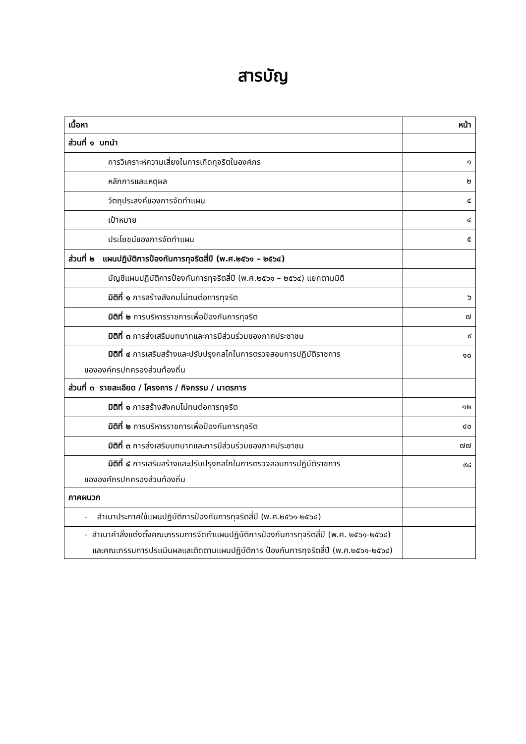สารบัญ
| เนื้อหา | หน้า |
| --- | --- |
| ส่วนที่ ๑ บทนำ | |
| การวิเคราะห์ความเสี่ยงในการเกิดทุจริตในองค์กร | ๑ |
| หลักการและเหตุผล | ๒ |
| วัตถุประสงค์ของการจัดทำแผน | ๔ |
| เป้าหมาย | ๔ |
| ประโยชน์ของการจัดทำแผน | ๕ |
| ส่วนที่ ๒ แผนปฏิบัติการป้องกันการทุจริตสี่ปี (พ.ศ.๒๕๖๑ – ๒๕๖๔) | |
| บัญชีแผนปฏิบัติการป้องกันการทุจริตสี่ปี (พ.ศ.๒๕๖๑ – ๒๕๖๔) แยกตามมิติ | |
| มิติที่ ๑ การสร้างสังคมไม่ทนต่อการทุจริต | ๖ |
| มิติที่ ๒ การบริหารราชการเพื่อป้องกันการทุจริต | ๗ |
| มิติที่ ๓ การส่งเสริมบทบาทและการมีส่วนร่วมของภาคประชาชน | ๙ |
| มิติที่ ๔ การเสริมสร้างและปรับปรุงกลไกในการตรวจสอบการปฏิบัติราชการ ขององค์กรปกครองส่วนท้องถิ่น | ๑๐ |
| ส่วนที่ ๓ รายละเอียด / โครงการ / กิจกรรม / มาตรการ | |
| มิติที่ ๑ การสร้างสังคมไม่ทนต่อการทุจริต | ๑๒ |
| มิติที่ ๒ การบริหารราชการเพื่อป้องกันการทุจริต | ๔๐ |
| มิติที่ ๓ การส่งเสริมบทบาทและการมีส่วนร่วมของภาคประชาชน | ๗๗ |
| มิติที่ ๔ การเสริมสร้างและปรับปรุงกลไกในการตรวจสอบการปฏิบัติราชการ ขององค์กรปกครองส่วนท้องถิ่น | ๙๘ |
| ภาคผนวก | |
| - สำเนาประกาศใช้แผนปฏิบัติการป้องกันการทุจริตสี่ปี (พ.ศ.๒๕๖๑-๒๕๖๔) | |
| - สำเนาคำสั่งแต่งตั้งคณะกรรมการจัดทำแผนปฏิบัติการป้องกันการทุจริตสี่ปี (พ.ศ. ๒๕๖๑-๒๕๖๔) และคณะกรรมการประเมินผลและติดตามแผนปฏิบัติการ ป้องกันการทุจริตสี่ปี (พ.ศ.๒๕๖๑-๒๕๖๔) | |